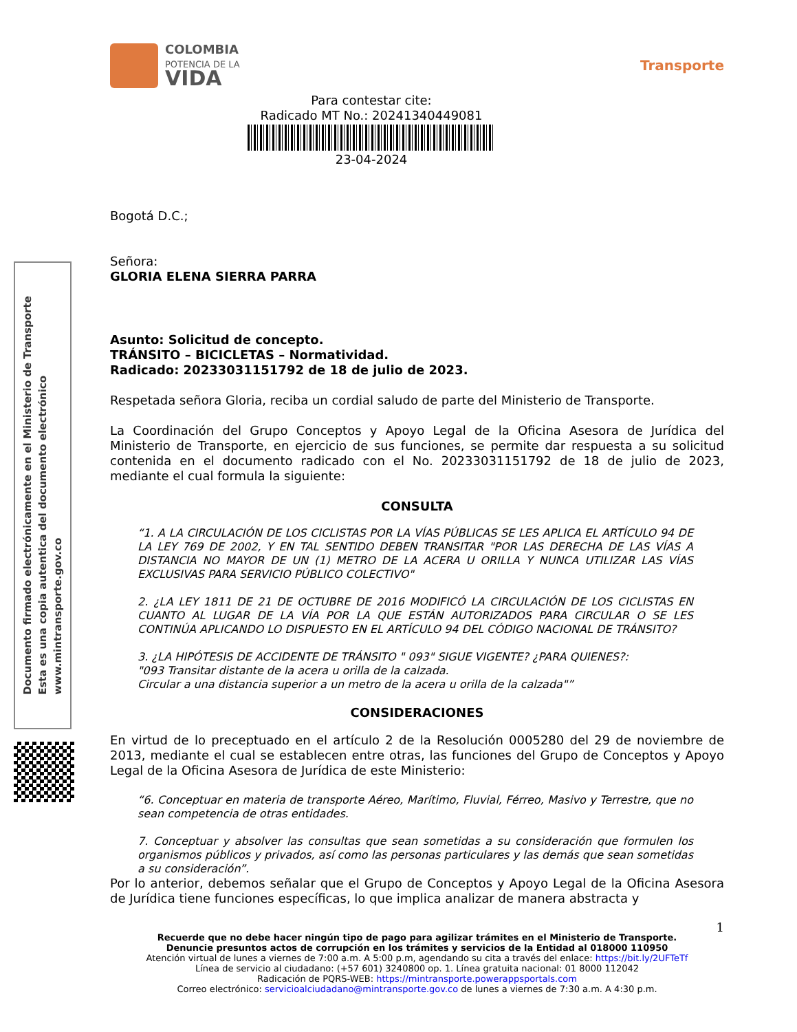Documento firmado electrónicamente en el Ministerio de Transporte
Esta es una copia autentica del documento electrónico
www.mintransporte.gov.co
COLOMBIA
POTENCIA DE LA
VIDA
Transporte
Para contestar cite:
Radicado MT No.: 20241340449081
23-04-2024
Bogotá D.C.;
Señora:
GLORIA ELENA SIERRA PARRA
Asunto: Solicitud de concepto.
TRÁNSITO – BICICLETAS – Normatividad.
Radicado: 20233031151792 de 18 de julio de 2023.
Respetada señora Gloria, reciba un cordial saludo de parte del Ministerio de Transporte.
La Coordinación del Grupo Conceptos y Apoyo Legal de la Oficina Asesora de Jurídica del Ministerio de Transporte, en ejercicio de sus funciones, se permite dar respuesta a su solicitud contenida en el documento radicado con el No. 20233031151792 de 18 de julio de 2023, mediante el cual formula la siguiente:
CONSULTA
“1. A LA CIRCULACIÓN DE LOS CICLISTAS POR LA VÍAS PÚBLICAS SE LES APLICA EL ARTÍCULO 94 DE LA LEY 769 DE 2002, Y EN TAL SENTIDO DEBEN TRANSITAR "POR LAS DERECHA DE LAS VÍAS A DISTANCIA NO MAYOR DE UN (1) METRO DE LA ACERA U ORILLA Y NUNCA UTILIZAR LAS VÍAS EXCLUSIVAS PARA SERVICIO PÚBLICO COLECTIVO"
2. ¿LA LEY 1811 DE 21 DE OCTUBRE DE 2016 MODIFICÓ LA CIRCULACIÓN DE LOS CICLISTAS EN CUANTO AL LUGAR DE LA VÍA POR LA QUE ESTÁN AUTORIZADOS PARA CIRCULAR O SE LES CONTINÚA APLICANDO LO DISPUESTO EN EL ARTÍCULO 94 DEL CÓDIGO NACIONAL DE TRÁNSITO?
3. ¿LA HIPÓTESIS DE ACCIDENTE DE TRÁNSITO " 093" SIGUE VIGENTE? ¿PARA QUIENES?:
"093 Transitar distante de la acera u orilla de la calzada.
Circular a una distancia superior a un metro de la acera u orilla de la calzada"”
CONSIDERACIONES
En virtud de lo preceptuado en el artículo 2 de la Resolución 0005280 del 29 de noviembre de 2013, mediante el cual se establecen entre otras, las funciones del Grupo de Conceptos y Apoyo Legal de la Oficina Asesora de Jurídica de este Ministerio:
“6. Conceptuar en materia de transporte Aéreo, Marítimo, Fluvial, Férreo, Masivo y Terrestre, que no sean competencia de otras entidades.
7. Conceptuar y absolver las consultas que sean sometidas a su consideración que formulen los organismos públicos y privados, así como las personas particulares y las demás que sean sometidas a su consideración”.
Por lo anterior, debemos señalar que el Grupo de Conceptos y Apoyo Legal de la Oficina Asesora de Jurídica tiene funciones específicas, lo que implica analizar de manera abstracta y
1
Recuerde que no debe hacer ningún tipo de pago para agilizar trámites en el Ministerio de Transporte.
Denuncie presuntos actos de corrupción en los trámites y servicios de la Entidad al 018000 110950
Atención virtual de lunes a viernes de 7:00 a.m. A 5:00 p.m, agendando su cita a través del enlace: https://bit.ly/2UFTeTf
Línea de servicio al ciudadano: (+57 601) 3240800 op. 1. Línea gratuita nacional: 01 8000 112042
Radicación de PQRS-WEB: https://mintransporte.powerappsportals.com
Correo electrónico: servicioalciudadano@mintransporte.gov.co de lunes a viernes de 7:30 a.m. A 4:30 p.m.